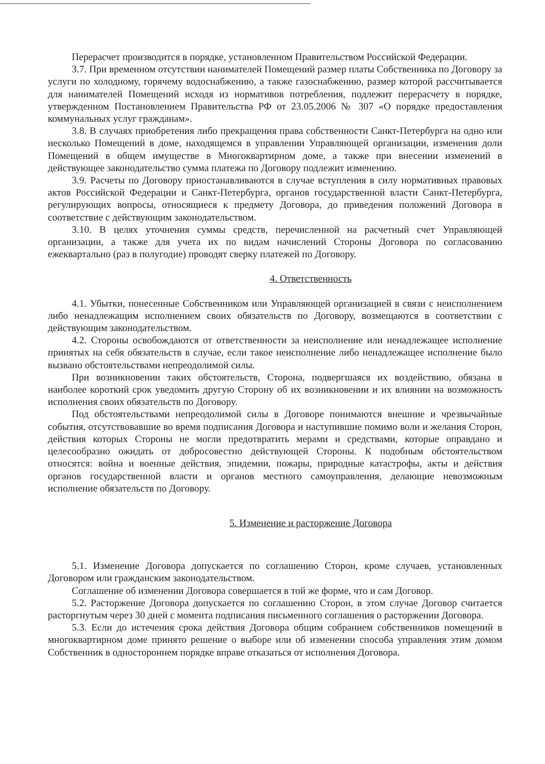Перерасчет производится в порядке, установленном Правительством Российской Федерации.
3.7. При временном отсутствии нанимателей Помещений размер платы Собственника по Договору за услуги по холодному, горячему водоснабжению, а также газоснабжению, размер которой рассчитывается для нанимателей Помещений исходя из нормативов потребления, подлежит перерасчету в порядке, утвержденном Постановлением Правительства РФ от 23.05.2006 № 307 «О порядке предоставления коммунальных услуг гражданам».
3.8. В случаях приобретения либо прекращения права собственности Санкт-Петербурга на одно или несколько Помещений в доме, находящемся в управлении Управляющей организации, изменения доли Помещений в общем имуществе в Многоквартирном доме, а также при внесении изменений в действующее законодательство сумма платежа по Договору подлежит изменению.
3.9. Расчеты по Договору приостанавливаются в случае вступления в силу нормативных правовых актов Российской Федерации и Санкт-Петербурга, органов государственной власти Санкт-Петербурга, регулирующих вопросы, относящиеся к предмету Договора, до приведения положений Договора в соответствие с действующим законодательством.
3.10. В целях уточнения суммы средств, перечисленной на расчетный счет Управляющей организации, а также для учета их по видам начислений Стороны Договора по согласованию ежеквартально (раз в полугодие) проводят сверку платежей по Договору.
4. Ответственность
4.1. Убытки, понесенные Собственником или Управляющей организацией в связи с неисполнением либо ненадлежащим исполнением своих обязательств по Договору, возмещаются в соответствии с действующим законодательством.
4.2. Стороны освобождаются от ответственности за неисполнение или ненадлежащее исполнение принятых на себя обязательств в случае, если такое неисполнение либо ненадлежащее исполнение было вызвано обстоятельствами непреодолимой силы.
При возникновении таких обстоятельств, Сторона, подвергшаяся их воздействию, обязана в наиболее короткий срок уведомить другую Сторону об их возникновении и их влиянии на возможность исполнения своих обязательств по Договору.
Под обстоятельствами непреодолимой силы в Договоре понимаются внешние и чрезвычайные события, отсутствовавшие во время подписания Договора и наступившие помимо воли и желания Сторон, действия которых Стороны не могли предотвратить мерами и средствами, которые оправдано и целесообразно ожидать от добросовестно действующей Стороны. К подобным обстоятельством относятся: война и военные действия, эпидемии, пожары, природные катастрофы, акты и действия органов государственной власти и органов местного самоуправления, делающие невозможным исполнение обязательств по Договору.
5. Изменение и расторжение Договора
5.1. Изменение Договора допускается по соглашению Сторон, кроме случаев, установленных Договором или гражданским законодательством.
Соглашение об изменении Договора совершается в той же форме, что и сам Договор.
5.2. Расторжение Договора допускается по соглашению Сторон, в этом случае Договор считается расторгнутым через 30 дней с момента подписания письменного соглашения о расторжении Договора.
5.3. Если до истечения срока действия Договора общим собранием собственников помещений в многоквартирном доме принято решение о выборе или об изменении способа управления этим домом Собственник в одностороннем порядке вправе отказаться от исполнения Договора.